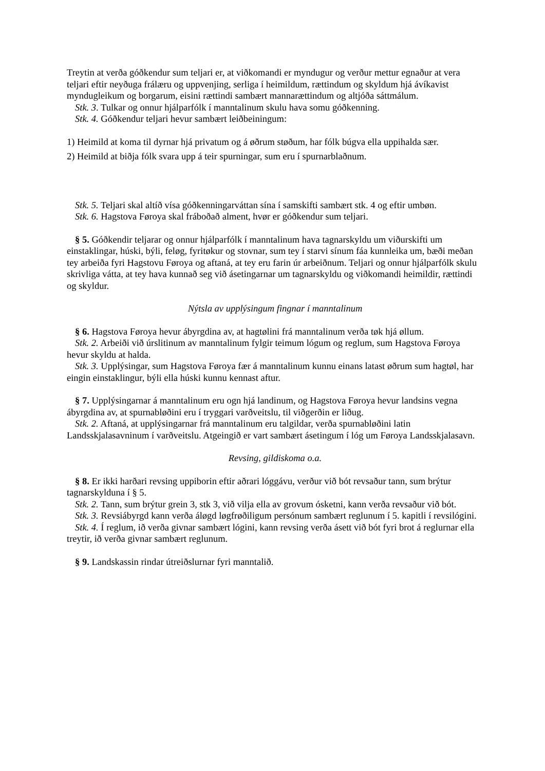Treytin at verða góðkendur sum teljari er, at viðkomandi er myndugur og verður mettur egnaður at vera teljari eftir neyðuga frálæru og uppvenjing, serliga í heimildum, rættindum og skyldum hjá ávíkavist myndugleikum og borgarum, eisini rættindi sambært mannarættindum og altjóða sáttmálum.
Stk. 3. Tulkar og onnur hjálparfólk í manntalinum skulu hava somu góðkenning.
Stk. 4. Góðkendur teljari hevur sambært leiðbeiningum:
1) Heimild at koma til dyrnar hjá privatum og á øðrum støðum, har fólk búgva ella uppihalda sær.
2) Heimild at biðja fólk svara upp á teir spurningar, sum eru í spurnarblaðnum.
Stk. 5. Teljari skal altíð vísa góðkenningarváttan sína í samskifti sambært stk. 4 og eftir umbøn.
Stk. 6. Hagstova Føroya skal fráboðað alment, hvør er góðkendur sum teljari.
§ 5. Góðkendir teljarar og onnur hjálparfólk í manntalinum hava tagnarskyldu um viðurskifti um einstaklingar, húski, býli, feløg, fyritøkur og stovnar, sum tey í starvi sínum fáa kunnleika um, bæði meðan tey arbeiða fyri Hagstovu Føroya og aftaná, at tey eru farin úr arbeiðnum. Teljari og onnur hjálparfólk skulu skrivliga vátta, at tey hava kunnað seg við ásetingarnar um tagnarskyldu og viðkomandi heimildir, rættindi og skyldur.
Nýtsla av upplýsingum fingnar í manntalinum
§ 6. Hagstova Føroya hevur ábyrgdina av, at hagtølini frá manntalinum verða tøk hjá øllum.
Stk. 2. Arbeiði við úrslitinum av manntalinum fylgir teimum lógum og reglum, sum Hagstova Føroya hevur skyldu at halda.
Stk. 3. Upplýsingar, sum Hagstova Føroya fær á manntalinum kunnu einans latast øðrum sum hagtøl, har eingin einstaklingur, býli ella húski kunnu kennast aftur.
§ 7. Upplýsingarnar á manntalinum eru ogn hjá landinum, og Hagstova Føroya hevur landsins vegna ábyrgdina av, at spurnabløðini eru í tryggari varðveitslu, til viðgerðin er liðug.
Stk. 2. Aftaná, at upplýsingarnar frá manntalinum eru talgildar, verða spurnabløðini latin Landsskjalasavninum í varðveitslu. Atgeingið er vart sambært ásetingum í lóg um Føroya Landsskjalasavn.
Revsing, gildiskoma o.a.
§ 8. Er ikki harðari revsing uppiborin eftir aðrari lóggávu, verður við bót revsaður tann, sum brýtur tagnarskylduna í § 5.
Stk. 2. Tann, sum brýtur grein 3, stk 3, við vilja ella av grovum ósketni, kann verða revsaður við bót.
Stk. 3. Revsiábyrgd kann verða áløgd løgfrøðiligum persónum sambært reglunum í 5. kapitli í revsilógini.
Stk. 4. Í reglum, ið verða givnar sambært lógini, kann revsing verða ásett við bót fyri brot á reglurnar ella treytir, ið verða givnar sambært reglunum.
§ 9. Landskassin rindar útreiðslurnar fyri manntalið.